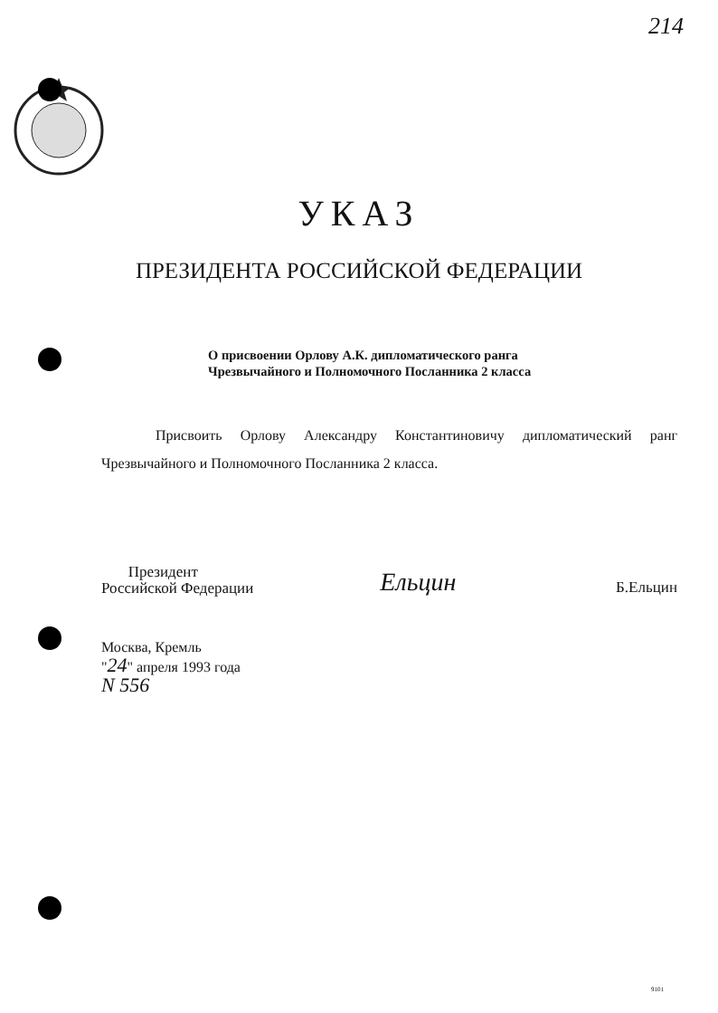214
УКАЗ
ПРЕЗИДЕНТА РОССИЙСКОЙ ФЕДЕРАЦИИ
О присвоении Орлову А.К. дипломатического ранга
Чрезвычайного и Полномочного Посланника 2 класса
Присвоить Орлову Александру Константиновичу дипломатический ранг Чрезвычайного и Полномочного Посланника 2 класса.
Президент
Российской Федерации
Ельцин
Б.Ельцин
Москва, Кремль
"24" апреля 1993 года
N 556
9101